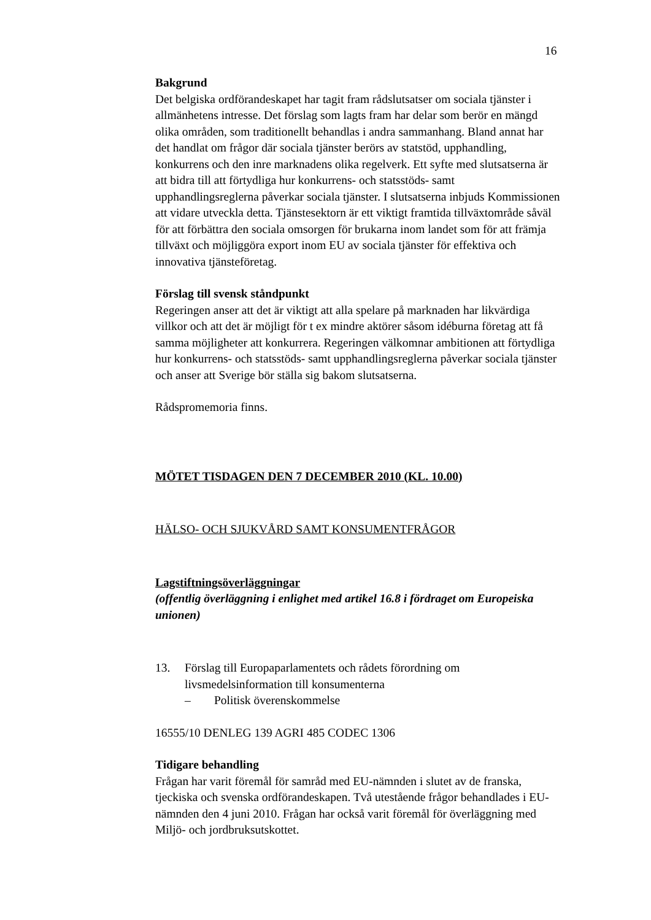16
Bakgrund
Det belgiska ordförandeskapet har tagit fram rådslutsatser om sociala tjänster i allmänhetens intresse. Det förslag som lagts fram har delar som berör en mängd olika områden, som traditionellt behandlas i andra sammanhang. Bland annat har det handlat om frågor där sociala tjänster berörs av statstöd, upphandling, konkurrens och den inre marknadens olika regelverk. Ett syfte med slutsatserna är att bidra till att förtydliga hur konkurrens- och statsstöds- samt upphandlingsreglerna påverkar sociala tjänster. I slutsatserna inbjuds Kommissionen att vidare utveckla detta. Tjänstesektorn är ett viktigt framtida tillväxtområde såväl för att förbättra den sociala omsorgen för brukarna inom landet som för att främja tillväxt och möjliggöra export inom EU av sociala tjänster för effektiva och innovativa tjänsteföretag.
Förslag till svensk ståndpunkt
Regeringen anser att det är viktigt att alla spelare på marknaden har likvärdiga villkor och att det är möjligt för t ex mindre aktörer såsom idéburna företag att få samma möjligheter att konkurrera. Regeringen välkomnar ambitionen att förtydliga hur konkurrens- och statsstöds- samt upphandlingsreglerna påverkar sociala tjänster och anser att Sverige bör ställa sig bakom slutsatserna.
Rådspromemoria finns.
MÖTET TISDAGEN DEN 7 DECEMBER 2010 (KL. 10.00)
HÄLSO- OCH SJUKVÅRD SAMT KONSUMENTFRÅGOR
Lagstiftningsöverläggningar
(offentlig överläggning i enlighet med artikel 16.8 i fördraget om Europeiska unionen)
13. Förslag till Europaparlamentets och rådets förordning om livsmedelsinformation till konsumenterna
– Politisk överenskommelse
16555/10 DENLEG 139 AGRI 485 CODEC 1306
Tidigare behandling
Frågan har varit föremål för samråd med EU-nämnden i slutet av de franska, tjeckiska och svenska ordförandeskapen. Två utestående frågor behandlades i EU-nämnden den 4 juni 2010. Frågan har också varit föremål för överläggning med Miljö- och jordbruksutskottet.